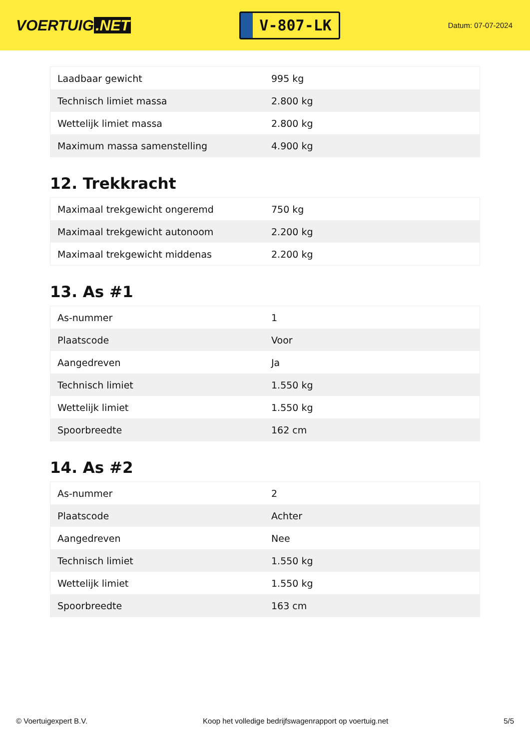VOERTUIG.NET
V-807-LK
Datum: 07-07-2024
| Laadbaar gewicht | 995 kg |
| Technisch limiet massa | 2.800 kg |
| Wettelijk limiet massa | 2.800 kg |
| Maximum massa samenstelling | 4.900 kg |
12. Trekkracht
| Maximaal trekgewicht ongeremd | 750 kg |
| Maximaal trekgewicht autonoom | 2.200 kg |
| Maximaal trekgewicht middenas | 2.200 kg |
13. As #1
| As-nummer | 1 |
| Plaatscode | Voor |
| Aangedreven | Ja |
| Technisch limiet | 1.550 kg |
| Wettelijk limiet | 1.550 kg |
| Spoorbreedte | 162 cm |
14. As #2
| As-nummer | 2 |
| Plaatscode | Achter |
| Aangedreven | Nee |
| Technisch limiet | 1.550 kg |
| Wettelijk limiet | 1.550 kg |
| Spoorbreedte | 163 cm |
© Voertuigexpert B.V. Koop het volledige bedrijfswagenrapport op voertuig.net 5/5